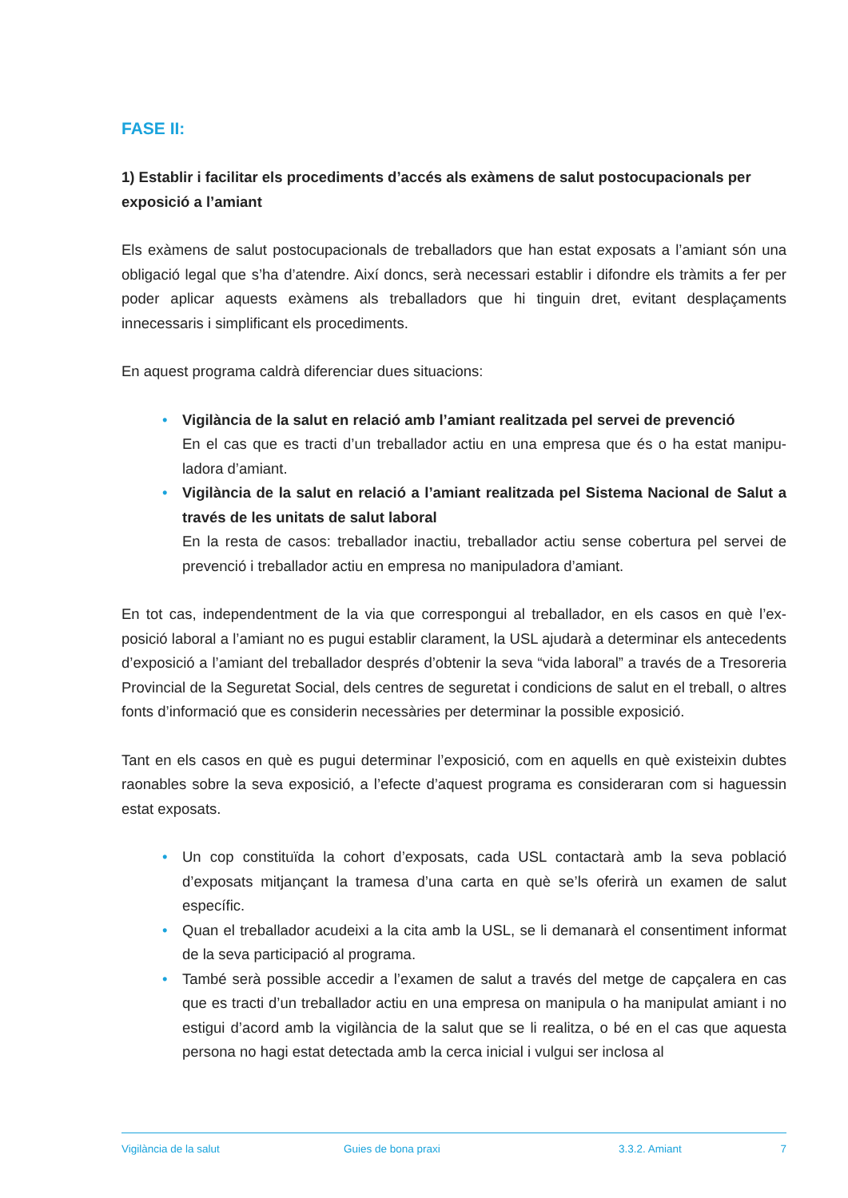FASE II:
1) Establir i facilitar els procediments d’accés als exàmens de salut postocupacionals per exposició a l’amiant
Els exàmens de salut postocupacionals de treballadors que han estat exposats a l’amiant són una obligació legal que s’ha d’atendre. Així doncs, serà necessari establir i difondre els tràmits a fer per poder aplicar aquests exàmens als treballadors que hi tinguin dret, evitant desplaça­ments innecessaris i simplificant els procediments.
En aquest programa caldrà diferenciar dues situacions:
• Vigilància de la salut en relació amb l’amiant realitzada pel servei de prevenció
En el cas que es tracti d’un treballador actiu en una empresa que és o ha estat manipu­ladora d’amiant.
• Vigilància de la salut en relació a l’amiant realitzada pel Sistema Nacional de Salut a través de les unitats de salut laboral
En la resta de casos: treballador inactiu, treballador actiu sense cobertura pel servei de prevenció i treballador actiu en empresa no manipuladora d’amiant.
En tot cas, independentment de la via que correspongui al treballador, en els casos en què l’ex­posició laboral a l’amiant no es pugui establir clarament, la USL ajudarà a determinar els ante­cedents d’exposició a l’amiant del treballador després d’obtenir la seva “vida laboral” a través de a Tresoreria Provincial de la Seguretat Social, dels centres de seguretat i condicions de salut en el treball, o altres fonts d’informació que es considerin necessàries per determinar la possible exposició.
Tant en els casos en què es pugui determinar l’exposició, com en aquells en què existeixin dubtes raonables sobre la seva exposició, a l’efecte d’aquest programa es consideraran com si haguessin estat exposats.
• Un cop constituïda la cohort d’exposats, cada USL contactarà amb la seva població d’exposats mitjançant la tramesa d’una carta en què se’ls oferirà un examen de salut específic.
• Quan el treballador acudeixi a la cita amb la USL, se li demanarà el consentiment infor­mat de la seva participació al programa.
• També serà possible accedir a l’examen de salut a través del metge de capçalera en cas que es tracti d’un treballador actiu en una empresa on manipula o ha manipulat amiant i no estigui d’acord amb la vigilància de la salut que se li realitza, o bé en el cas que aquesta persona no hagi estat detectada amb la cerca inicial i vulgui ser inclosa al
Vigilància de la salut Guies de bona praxi 3.3.2. Amiant 7